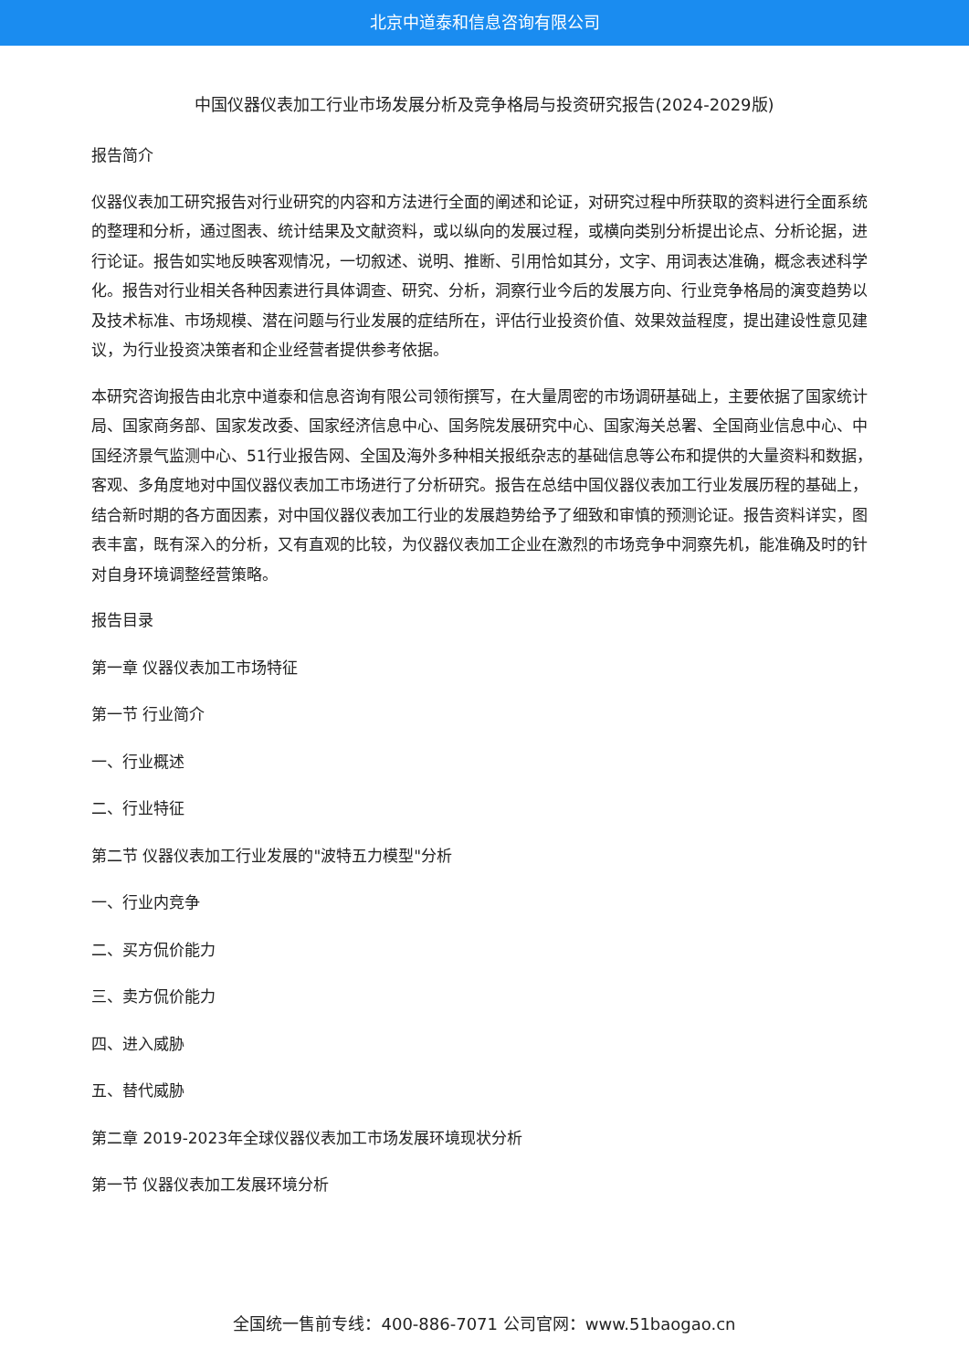北京中道泰和信息咨询有限公司
中国仪器仪表加工行业市场发展分析及竞争格局与投资研究报告(2024-2029版)
报告简介
仪器仪表加工研究报告对行业研究的内容和方法进行全面的阐述和论证，对研究过程中所获取的资料进行全面系统的整理和分析，通过图表、统计结果及文献资料，或以纵向的发展过程，或横向类别分析提出论点、分析论据，进行论证。报告如实地反映客观情况，一切叙述、说明、推断、引用恰如其分，文字、用词表达准确，概念表述科学化。报告对行业相关各种因素进行具体调查、研究、分析，洞察行业今后的发展方向、行业竞争格局的演变趋势以及技术标准、市场规模、潜在问题与行业发展的症结所在，评估行业投资价值、效果效益程度，提出建设性意见建议，为行业投资决策者和企业经营者提供参考依据。
本研究咨询报告由北京中道泰和信息咨询有限公司领衔撰写，在大量周密的市场调研基础上，主要依据了国家统计局、国家商务部、国家发改委、国家经济信息中心、国务院发展研究中心、国家海关总署、全国商业信息中心、中国经济景气监测中心、51行业报告网、全国及海外多种相关报纸杂志的基础信息等公布和提供的大量资料和数据，客观、多角度地对中国仪器仪表加工市场进行了分析研究。报告在总结中国仪器仪表加工行业发展历程的基础上，结合新时期的各方面因素，对中国仪器仪表加工行业的发展趋势给予了细致和审慎的预测论证。报告资料详实，图表丰富，既有深入的分析，又有直观的比较，为仪器仪表加工企业在激烈的市场竞争中洞察先机，能准确及时的针对自身环境调整经营策略。
报告目录
第一章 仪器仪表加工市场特征
第一节 行业简介
一、行业概述
二、行业特征
第二节 仪器仪表加工行业发展的"波特五力模型"分析
一、行业内竞争
二、买方侃价能力
三、卖方侃价能力
四、进入威胁
五、替代威胁
第二章 2019-2023年全球仪器仪表加工市场发展环境现状分析
第一节 仪器仪表加工发展环境分析
全国统一售前专线：400-886-7071 公司官网：www.51baogao.cn